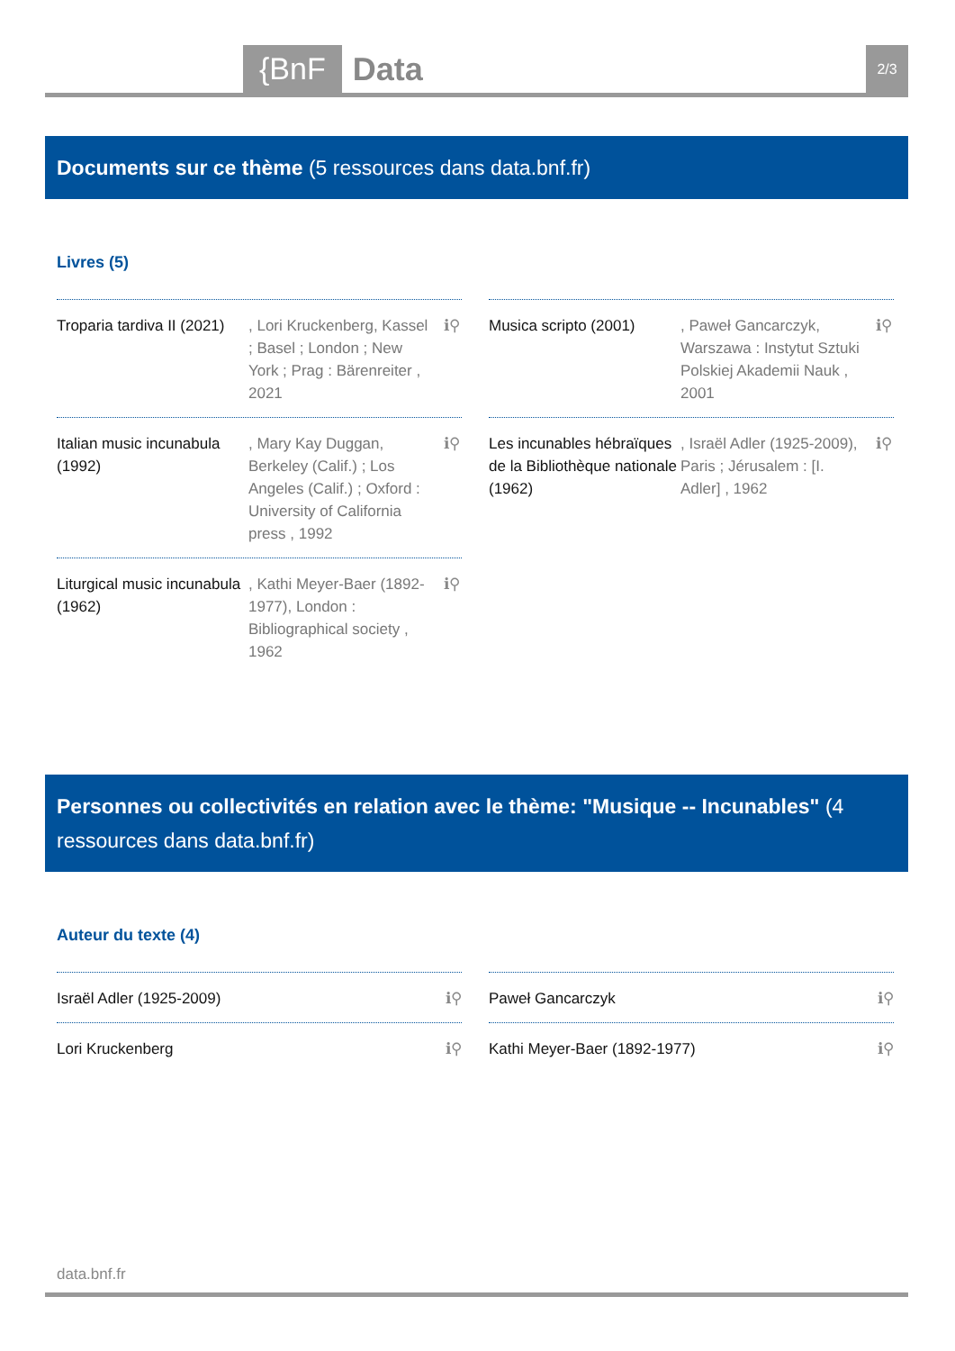{BnF Data 2/3
Documents sur ce thème (5 ressources dans data.bnf.fr)
Livres (5)
Troparia tardiva II (2021)
, Lori Kruckenberg, Kassel ; Basel ; London ; New York ; Prag : Bärenreiter , 2021
ℹ⚲
Musica scripto (2001)
, Paweł Gancarczyk, Warszawa : Instytut Sztuki Polskiej Akademii Nauk , 2001
ℹ⚲
Italian music incunabula (1992)
, Mary Kay Duggan, Berkeley (Calif.) ; Los Angeles (Calif.) ; Oxford : University of California press , 1992
ℹ⚲
Les incunables hébraïques de la Bibliothèque nationale (1962)
, Israël Adler (1925-2009), Paris ; Jérusalem : [I. Adler] , 1962
ℹ⚲
Liturgical music incunabula (1962)
, Kathi Meyer-Baer (1892-1977), London : Bibliographical society , 1962
ℹ⚲
Personnes ou collectivités en relation avec le thème: "Musique -- Incunables" (4 ressources dans data.bnf.fr)
Auteur du texte (4)
Israël Adler (1925-2009) ℹ⚲
Paweł Gancarczyk ℹ⚲
Lori Kruckenberg ℹ⚲
Kathi Meyer-Baer (1892-1977) ℹ⚲
data.bnf.fr